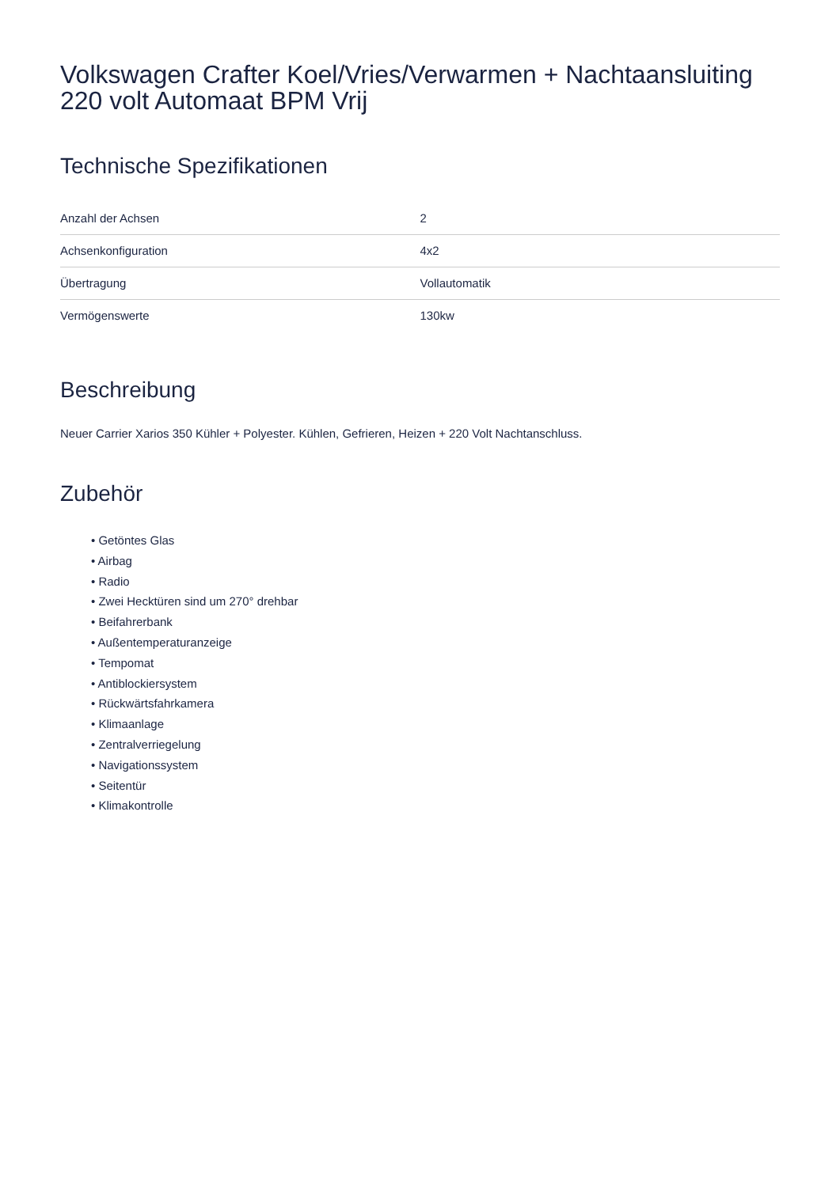Volkswagen Crafter Koel/Vries/Verwarmen + Nachtaansluiting 220 volt Automaat BPM Vrij
Technische Spezifikationen
| Anzahl der Achsen | 2 |
| Achsenkonfiguration | 4x2 |
| Übertragung | Vollautomatik |
| Vermögenswerte | 130kw |
Beschreibung
Neuer Carrier Xarios 350 Kühler + Polyester. Kühlen, Gefrieren, Heizen + 220 Volt Nachtanschluss.
Zubehör
• Getöntes Glas
• Airbag
• Radio
• Zwei Hecktüren sind um 270° drehbar
• Beifahrerbank
• Außentemperaturanzeige
• Tempomat
• Antiblockiersystem
• Rückwärtsfahrkamera
• Klimaanlage
• Zentralverriegelung
• Navigationssystem
• Seitentür
• Klimakontrolle